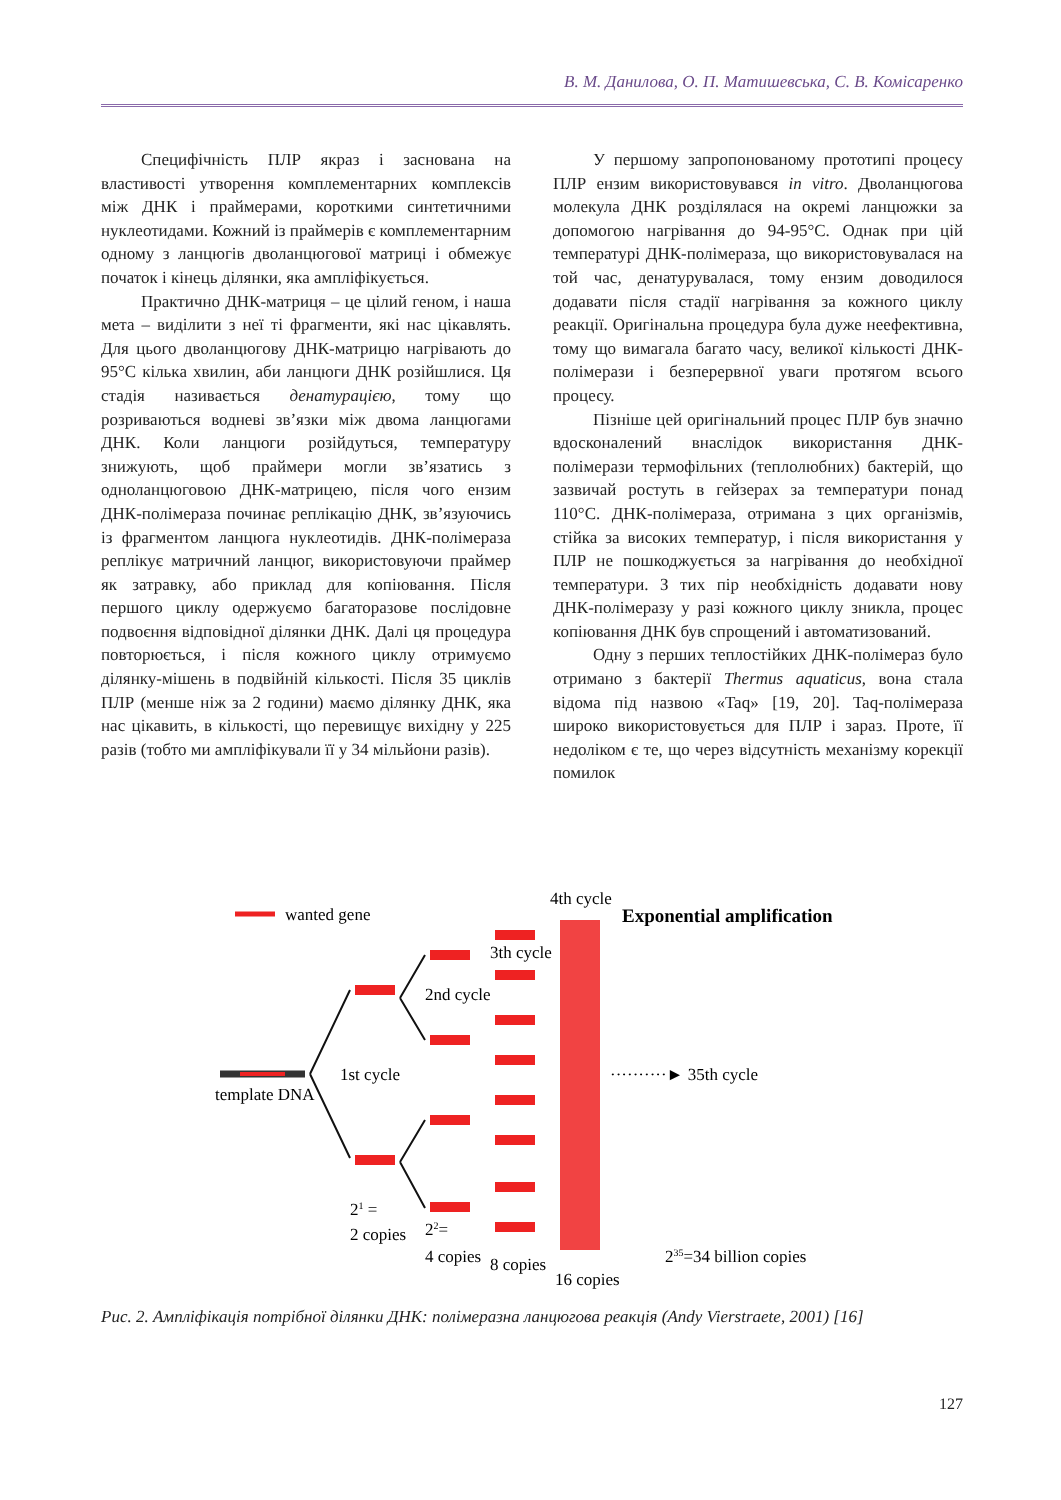В. М. Данилова, О. П. Матишевська, С. В. Комісаренко
Специфічність ПЛР якраз і заснована на властивості утворення комплементарних комплексів між ДНК і праймерами, короткими синтетичними нуклеотидами. Кожний із праймерів є комплементарним одному з ланцюгів дволанцюгової матриці і обмежує початок і кінець ділянки, яка ампліфікується.
Практично ДНК-матриця – це цілий геном, і наша мета – виділити з неї ті фрагменти, які нас цікавлять. Для цього дволанцюгову ДНК-матрицю нагрівають до 95°С кілька хвилин, аби ланцюги ДНК розійшлися. Ця стадія називається денатурацією, тому що розриваються водневі зв’язки між двома ланцюгами ДНК. Коли ланцюги розійдуться, температуру знижують, щоб праймери могли зв’язатись з одноланцюговою ДНК-матрицею, після чого ензим ДНК-полімераза починає реплікацію ДНК, зв’язуючись із фрагментом ланцюга нуклеотидів. ДНК-полімераза реплікує матричний ланцюг, використовуючи праймер як затравку, або приклад для копіювання. Після першого циклу одержуємо багаторазове послідовне подвоєння відповідної ділянки ДНК. Далі ця процедура повторюється, і після кожного циклу отримуємо ділянку-мішень в подвійній кількості. Після 35 циклів ПЛР (менше ніж за 2 години) маємо ділянку ДНК, яка нас цікавить, в кількості, що перевищує вихідну у 225 разів (тобто ми ампліфікували її у 34 мільйони разів).
У першому запропонованому прототипі процесу ПЛР ензим використовувався in vitro. Дволанцюгова молекула ДНК розділялася на окремі ланцюжки за допомогою нагрівання до 94-95°С. Однак при цій температурі ДНК-полімераза, що використовувалася на той час, денатурувалася, тому ензим доводилося додавати після стадії нагрівання за кожного циклу реакції. Оригінальна процедура була дуже неефективна, тому що вимагала багато часу, великої кількості ДНК-полімерази і безперервної уваги протягом всього процесу.
Пізніше цей оригінальний процес ПЛР був значно вдосконалений внаслідок використання ДНК-полімерази термофільних (теплолюбних) бактерій, що зазвичай ростуть в гейзерах за температури понад 110°С. ДНК-полімераза, отримана з цих організмів, стійка за високих температур, і після використання у ПЛР не пошкоджується за нагрівання до необхідної температури. З тих пір необхідність додавати нову ДНК-полімеразу у разі кожного циклу зникла, процес копіювання ДНК був спрощений і автоматизований.
Одну з перших теплостійких ДНК-полімераз було отримано з бактерії Thermus aquaticus, вона стала відома під назвою «Taq» [19, 20]. Taq-полімераза широко використовується для ПЛР і зараз. Проте, її недоліком є те, що через відсутність механізму корекції помилок
wanted gene
4th cycle
Exponential amplification
template DNA
1st cycle
2nd cycle
3th cycle
··········► 35th cycle
21 =
2 copies
22=
4 copies
8 copies
16 copies
235=34 billion copies
Рис. 2. Ампліфікація потрібної ділянки ДНК: полімеразна ланцюгова реакція (Andy Vierstraete, 2001) [16]
127